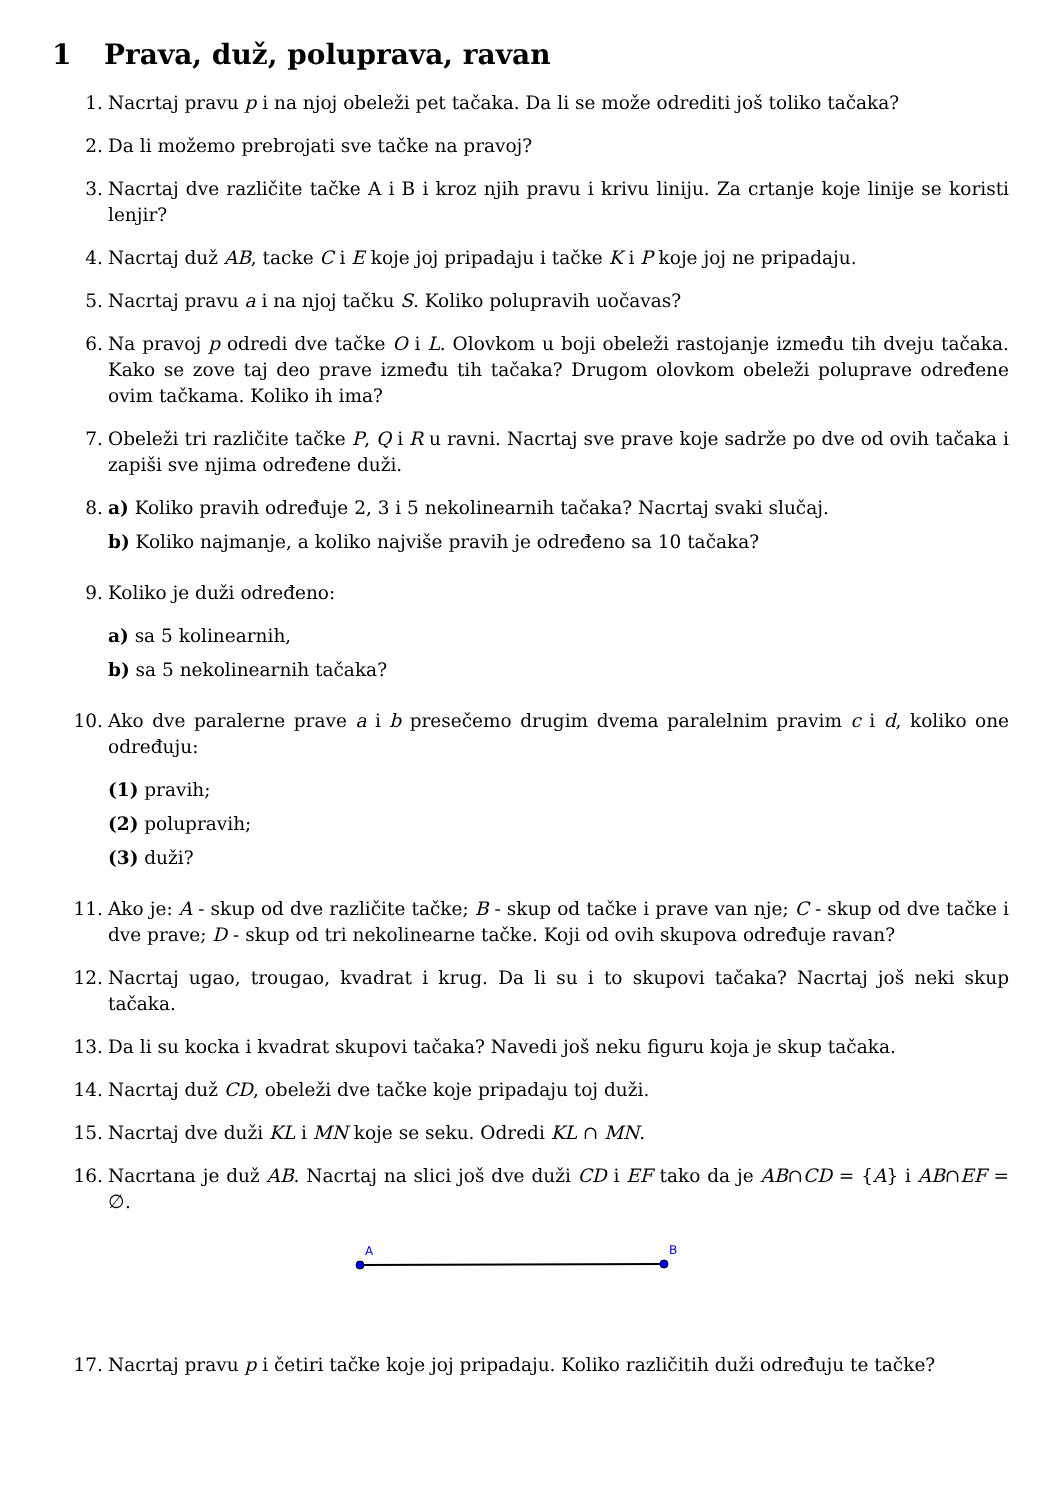1 Prava, duž, poluprava, ravan
1. Nacrtaj pravu p i na njoj obeleži pet tačaka. Da li se može odrediti još toliko tačaka?
2. Da li možemo prebrojati sve tačke na pravoj?
3. Nacrtaj dve različite tačke A i B i kroz njih pravu i krivu liniju. Za crtanje koje linije se koristi lenjir?
4. Nacrtaj duž AB, tacke C i E koje joj pripadaju i tačke K i P koje joj ne pripadaju.
5. Nacrtaj pravu a i na njoj tačku S. Koliko polupravih uočavas?
6. Na pravoj p odredi dve tačke O i L. Olovkom u boji obeleži rastojanje između tih dveju tačaka. Kako se zove taj deo prave između tih tačaka? Drugom olovkom obeleži poluprave određene ovim tačkama. Koliko ih ima?
7. Obeleži tri različite tačke P, Q i R u ravni. Nacrtaj sve prave koje sadrže po dve od ovih tačaka i zapiši sve njima određene duži.
8. a) Koliko pravih određuje 2, 3 i 5 nekolinearnih tačaka? Nacrtaj svaki slučaj.
b) Koliko najmanje, a koliko najviše pravih je određeno sa 10 tačaka?
9. Koliko je duži određeno:
a) sa 5 kolinearnih,
b) sa 5 nekolinearnih tačaka?
10. Ako dve paralerne prave a i b presečemo drugim dvema paralelnim pravim c i d, koliko one određuju:
(1) pravih;
(2) polupravih;
(3) duži?
11. Ako je: A - skup od dve različite tačke; B - skup od tačke i prave van nje; C - skup od dve tačke i dve prave; D - skup od tri nekolinearne tačke. Koji od ovih skupova određuje ravan?
12. Nacrtaj ugao, trougao, kvadrat i krug. Da li su i to skupovi tačaka? Nacrtaj još neki skup tačaka.
13. Da li su kocka i kvadrat skupovi tačaka? Navedi još neku figuru koja je skup tačaka.
14. Nacrtaj duž CD, obeleži dve tačke koje pripadaju toj duži.
15. Nacrtaj dve duži KL i MN koje se seku. Odredi KL ∩ MN.
16. Nacrtana je duž AB. Nacrtaj na slici još dve duži CD i EF tako da je AB∩CD = {A} i AB∩EF = ∅.
A
B
17. Nacrtaj pravu p i četiri tačke koje joj pripadaju. Koliko različitih duži određuju te tačke?